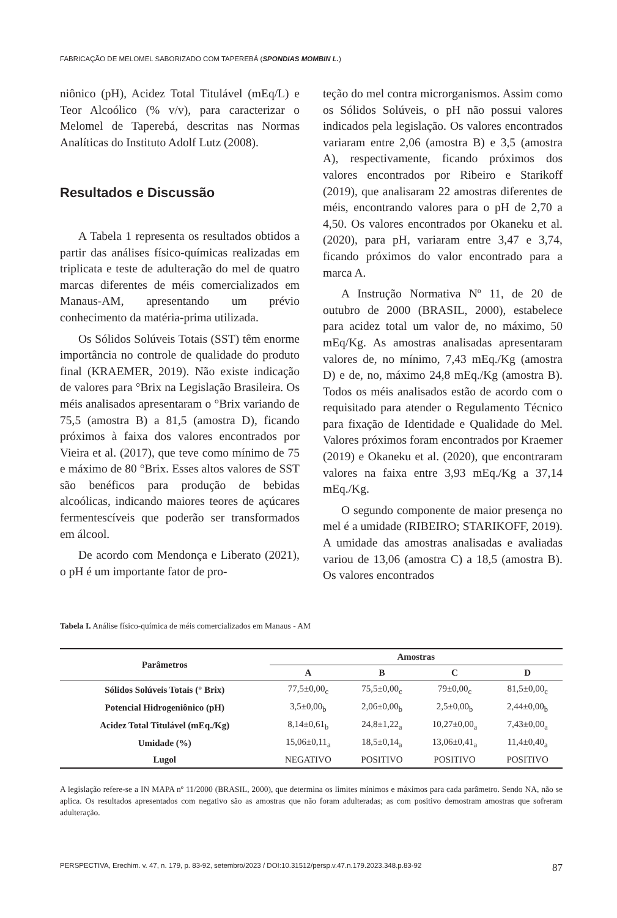FABRICAÇÃO DE MELOMEL SABORIZADO COM TAPEREBÁ (SPONDIAS MOMBIN L.)
niônico (pH), Acidez Total Titulável (mEq/L) e Teor Alcoólico (% v/v), para caracterizar o Melomel de Taperebá, descritas nas Normas Analíticas do Instituto Adolf Lutz (2008).
Resultados e Discussão
A Tabela 1 representa os resultados obtidos a partir das análises físico-químicas realizadas em triplicata e teste de adulteração do mel de quatro marcas diferentes de méis comercializados em Manaus-AM, apresentando um prévio conhecimento da matéria-prima utilizada.
Os Sólidos Solúveis Totais (SST) têm enorme importância no controle de qualidade do produto final (KRAEMER, 2019). Não existe indicação de valores para °Brix na Legislação Brasileira. Os méis analisados apresentaram o °Brix variando de 75,5 (amostra B) a 81,5 (amostra D), ficando próximos à faixa dos valores encontrados por Vieira et al. (2017), que teve como mínimo de 75 e máximo de 80 °Brix. Esses altos valores de SST são benéficos para produção de bebidas alcoólicas, indicando maiores teores de açúcares fermentescíveis que poderão ser transformados em álcool.
De acordo com Mendonça e Liberato (2021), o pH é um importante fator de pro-
teção do mel contra microrganismos. Assim como os Sólidos Solúveis, o pH não possui valores indicados pela legislação. Os valores encontrados variaram entre 2,06 (amostra B) e 3,5 (amostra A), respectivamente, ficando próximos dos valores encontrados por Ribeiro e Starikoff (2019), que analisaram 22 amostras diferentes de méis, encontrando valores para o pH de 2,70 a 4,50. Os valores encontrados por Okaneku et al. (2020), para pH, variaram entre 3,47 e 3,74, ficando próximos do valor encontrado para a marca A.
A Instrução Normativa Nº 11, de 20 de outubro de 2000 (BRASIL, 2000), estabelece para acidez total um valor de, no máximo, 50 mEq/Kg. As amostras analisadas apresentaram valores de, no mínimo, 7,43 mEq./Kg (amostra D) e de, no, máximo 24,8 mEq./Kg (amostra B). Todos os méis analisados estão de acordo com o requisitado para atender o Regulamento Técnico para fixação de Identidade e Qualidade do Mel. Valores próximos foram encontrados por Kraemer (2019) e Okaneku et al. (2020), que encontraram valores na faixa entre 3,93 mEq./Kg a 37,14 mEq./Kg.
O segundo componente de maior presença no mel é a umidade (RIBEIRO; STARIKOFF, 2019). A umidade das amostras analisadas e avaliadas variou de 13,06 (amostra C) a 18,5 (amostra B). Os valores encontrados
Tabela I. Análise físico-química de méis comercializados em Manaus - AM
| Parâmetros | Amostras | | | |
| --- | --- | --- | --- | --- |
| | A | B | C | D |
| Sólidos Solúveis Totais (° Brix) | 77,5±0,00<sub>c</sub> | 75,5±0,00<sub>c</sub> | 79±0,00<sub>c</sub> | 81,5±0,00<sub>c</sub> |
| Potencial Hidrogeniônico (pH) | 3,5±0,00<sub>b</sub> | 2,06±0,00<sub>b</sub> | 2,5±0,00<sub>b</sub> | 2,44±0,00<sub>b</sub> |
| Acidez Total Titulável (mEq./Kg) | 8,14±0,61<sub>b</sub> | 24,8±1,22<sub>a</sub> | 10,27±0,00<sub>a</sub> | 7,43±0,00<sub>a</sub> |
| Umidade (%) | 15,06±0,11<sub>a</sub> | 18,5±0,14<sub>a</sub> | 13,06±0,41<sub>a</sub> | 11,4±0,40<sub>a</sub> |
| Lugol | NEGATIVO | POSITIVO | POSITIVO | POSITIVO |
A legislação refere-se a IN MAPA nº 11/2000 (BRASIL, 2000), que determina os limites mínimos e máximos para cada parâmetro. Sendo NA, não se aplica. Os resultados apresentados com negativo são as amostras que não foram adulteradas; as com positivo demostram amostras que sofreram adulteração.
PERSPECTIVA, Erechim. v. 47, n. 179, p. 83-92, setembro/2023 / DOI:10.31512/persp.v.47.n.179.2023.348.p.83-92 87